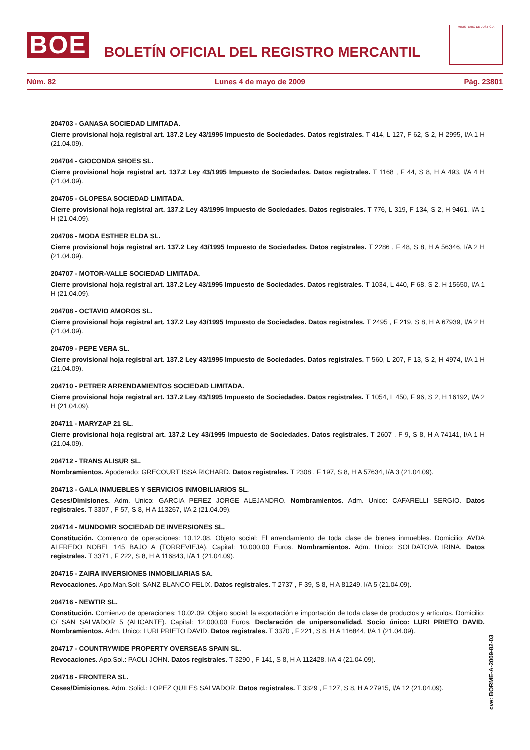BOE
BOLETÍN OFICIAL DEL REGISTRO MERCANTIL
MINISTERIO DE JUSTICIA
Núm. 82 Lunes 4 de mayo de 2009 Pág. 23801
204703 - GANASA SOCIEDAD LIMITADA.
Cierre provisional hoja registral art. 137.2 Ley 43/1995 Impuesto de Sociedades. Datos registrales. T 414, L 127, F 62, S 2, H 2995, I/A 1 H (21.04.09).
204704 - GIOCONDA SHOES SL.
Cierre provisional hoja registral art. 137.2 Ley 43/1995 Impuesto de Sociedades. Datos registrales. T 1168 , F 44, S 8, H A 493, I/A 4 H (21.04.09).
204705 - GLOPESA SOCIEDAD LIMITADA.
Cierre provisional hoja registral art. 137.2 Ley 43/1995 Impuesto de Sociedades. Datos registrales. T 776, L 319, F 134, S 2, H 9461, I/A 1 H (21.04.09).
204706 - MODA ESTHER ELDA SL.
Cierre provisional hoja registral art. 137.2 Ley 43/1995 Impuesto de Sociedades. Datos registrales. T 2286 , F 48, S 8, H A 56346, I/A 2 H (21.04.09).
204707 - MOTOR-VALLE SOCIEDAD LIMITADA.
Cierre provisional hoja registral art. 137.2 Ley 43/1995 Impuesto de Sociedades. Datos registrales. T 1034, L 440, F 68, S 2, H 15650, I/A 1 H (21.04.09).
204708 - OCTAVIO AMOROS SL.
Cierre provisional hoja registral art. 137.2 Ley 43/1995 Impuesto de Sociedades. Datos registrales. T 2495 , F 219, S 8, H A 67939, I/A 2 H (21.04.09).
204709 - PEPE VERA SL.
Cierre provisional hoja registral art. 137.2 Ley 43/1995 Impuesto de Sociedades. Datos registrales. T 560, L 207, F 13, S 2, H 4974, I/A 1 H (21.04.09).
204710 - PETRER ARRENDAMIENTOS SOCIEDAD LIMITADA.
Cierre provisional hoja registral art. 137.2 Ley 43/1995 Impuesto de Sociedades. Datos registrales. T 1054, L 450, F 96, S 2, H 16192, I/A 2 H (21.04.09).
204711 - MARYZAP 21 SL.
Cierre provisional hoja registral art. 137.2 Ley 43/1995 Impuesto de Sociedades. Datos registrales. T 2607 , F 9, S 8, H A 74141, I/A 1 H (21.04.09).
204712 - TRANS ALISUR SL.
Nombramientos. Apoderado: GRECOURT ISSA RICHARD. Datos registrales. T 2308 , F 197, S 8, H A 57634, I/A 3 (21.04.09).
204713 - GALA INMUEBLES Y SERVICIOS INMOBILIARIOS SL.
Ceses/Dimisiones. Adm. Unico: GARCIA PEREZ JORGE ALEJANDRO. Nombramientos. Adm. Unico: CAFARELLI SERGIO. Datos registrales. T 3307 , F 57, S 8, H A 113267, I/A 2 (21.04.09).
204714 - MUNDOMIR SOCIEDAD DE INVERSIONES SL.
Constitución. Comienzo de operaciones: 10.12.08. Objeto social: El arrendamiento de toda clase de bienes inmuebles. Domicilio: AVDA ALFREDO NOBEL 145 BAJO A (TORREVIEJA). Capital: 10.000,00 Euros. Nombramientos. Adm. Unico: SOLDATOVA IRINA. Datos registrales. T 3371 , F 222, S 8, H A 116843, I/A 1 (21.04.09).
204715 - ZAIRA INVERSIONES INMOBILIARIAS SA.
Revocaciones. Apo.Man.Soli: SANZ BLANCO FELIX. Datos registrales. T 2737 , F 39, S 8, H A 81249, I/A 5 (21.04.09).
204716 - NEWTIR SL.
Constitución. Comienzo de operaciones: 10.02.09. Objeto social: la exportación e importación de toda clase de productos y artículos. Domicilio: C/ SAN SALVADOR 5 (ALICANTE). Capital: 12.000,00 Euros. Declaración de unipersonalidad. Socio único: LURI PRIETO DAVID. Nombramientos. Adm. Unico: LURI PRIETO DAVID. Datos registrales. T 3370 , F 221, S 8, H A 116844, I/A 1 (21.04.09).
204717 - COUNTRYWIDE PROPERTY OVERSEAS SPAIN SL.
Revocaciones. Apo.Sol.: PAOLI JOHN. Datos registrales. T 3290 , F 141, S 8, H A 112428, I/A 4 (21.04.09).
204718 - FRONTERA SL.
Ceses/Dimisiones. Adm. Solid.: LOPEZ QUILES SALVADOR. Datos registrales. T 3329 , F 127, S 8, H A 27915, I/A 12 (21.04.09).
cve: BORME-A-2009-82-03